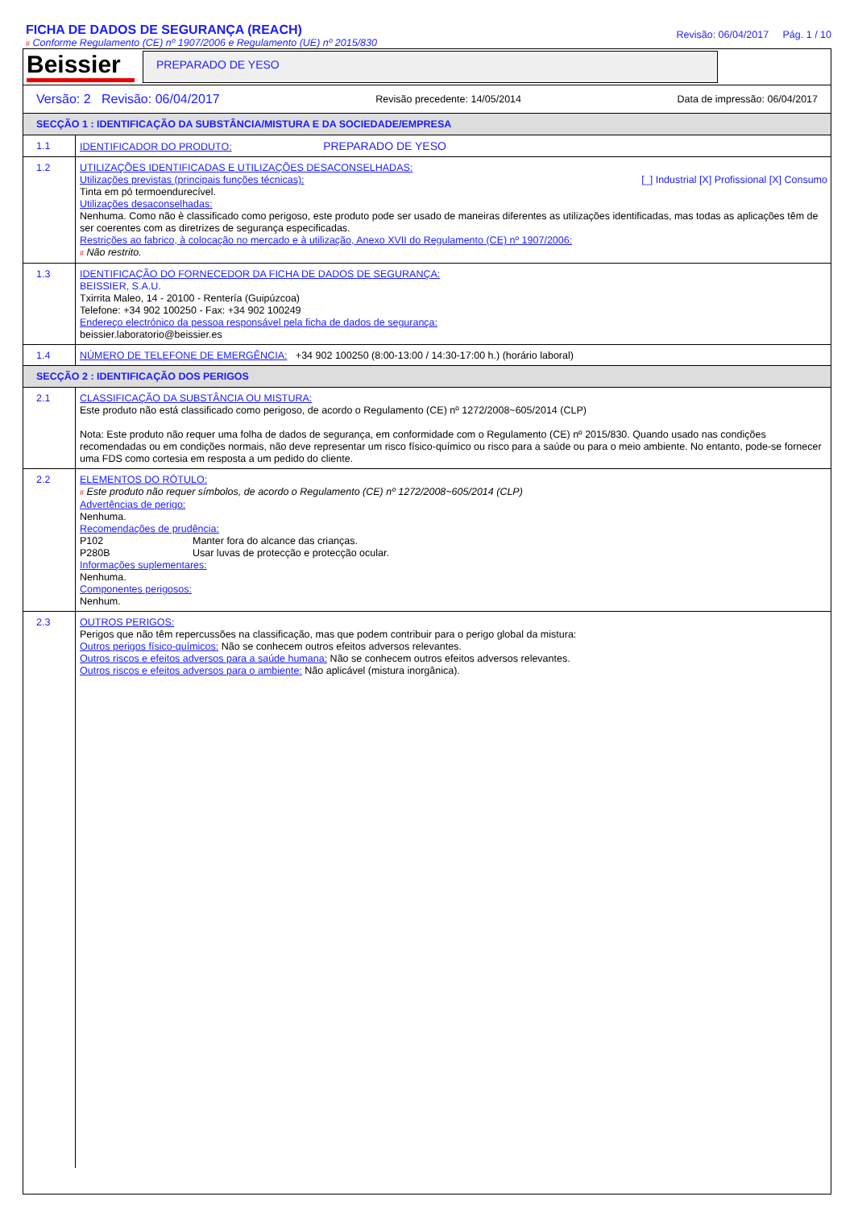FICHA DE DADOS DE SEGURANÇA (REACH)
# Conforme Regulamento (CE) nº 1907/2006 e Regulamento (UE) nº 2015/830
Revisão: 06/04/2017 Pág. 1 / 10
Beissier
PREPARADO DE YESO
Versão: 2 Revisão: 06/04/2017 Revisão precedente: 14/05/2014 Data de impressão: 06/04/2017
SECÇÃO 1 : IDENTIFICAÇÃO DA SUBSTÂNCIA/MISTURA E DA SOCIEDADE/EMPRESA
1.1
IDENTIFICADOR DO PRODUTO: PREPARADO DE YESO
1.2
UTILIZAÇÕES IDENTIFICADAS E UTILIZAÇÕES DESACONSELHADAS:
Utilizações previstas (principais funções técnicas): [_] Industrial [X] Profissional [X] Consumo
Tinta em pó termoendurecível.
Utilizações desaconselhadas:
Nenhuma. Como não è classificado como perigoso, este produto pode ser usado de maneiras diferentes as utilizações identificadas, mas todas as aplicações têm de ser coerentes com as diretrizes de segurança especificadas.
Restrições ao fabrico, à colocação no mercado e à utilização, Anexo XVII do Regulamento (CE) nº 1907/2006:
# Não restrito.
1.3
IDENTIFICAÇÃO DO FORNECEDOR DA FICHA DE DADOS DE SEGURANÇA:
BEISSIER, S.A.U.
Txirrita Maleo, 14 - 20100 - Rentería (Guipúzcoa)
Telefone: +34 902 100250 - Fax: +34 902 100249
Endereço electrónico da pessoa responsável pela ficha de dados de segurança:
beissier.laboratorio@beissier.es
1.4
NÚMERO DE TELEFONE DE EMERGÊNCIA: +34 902 100250 (8:00-13:00 / 14:30-17:00 h.) (horário laboral)
SECÇÃO 2 : IDENTIFICAÇÃO DOS PERIGOS
2.1
CLASSIFICAÇÃO DA SUBSTÂNCIA OU MISTURA:
Este produto não está classificado como perigoso, de acordo o Regulamento (CE) nº 1272/2008~605/2014 (CLP)
Nota: Este produto não requer uma folha de dados de segurança, em conformidade com o Regulamento (CE) nº 2015/830. Quando usado nas condições recomendadas ou em condições normais, não deve representar um risco físico-químico ou risco para a saúde ou para o meio ambiente. No entanto, pode-se fornecer uma FDS como cortesia em resposta a um pedido do cliente.
2.2
ELEMENTOS DO RÓTULO:
# Este produto não requer símbolos, de acordo o Regulamento (CE) nº 1272/2008~605/2014 (CLP)
Advertências de perigo:
Nenhuma.
Recomendações de prudência:
P102 Manter fora do alcance das crianças.
P280B Usar luvas de protecção e protecção ocular.
Informações suplementares:
Nenhuma.
Componentes perigosos:
Nenhum.
2.3
OUTROS PERIGOS:
Perigos que não têm repercussões na classificação, mas que podem contribuir para o perigo global da mistura:
Outros perigos físico-químicos: Não se conhecem outros efeitos adversos relevantes.
Outros riscos e efeitos adversos para a saúde humana: Não se conhecem outros efeitos adversos relevantes.
Outros riscos e efeitos adversos para o ambiente: Não aplicável (mistura inorgânica).